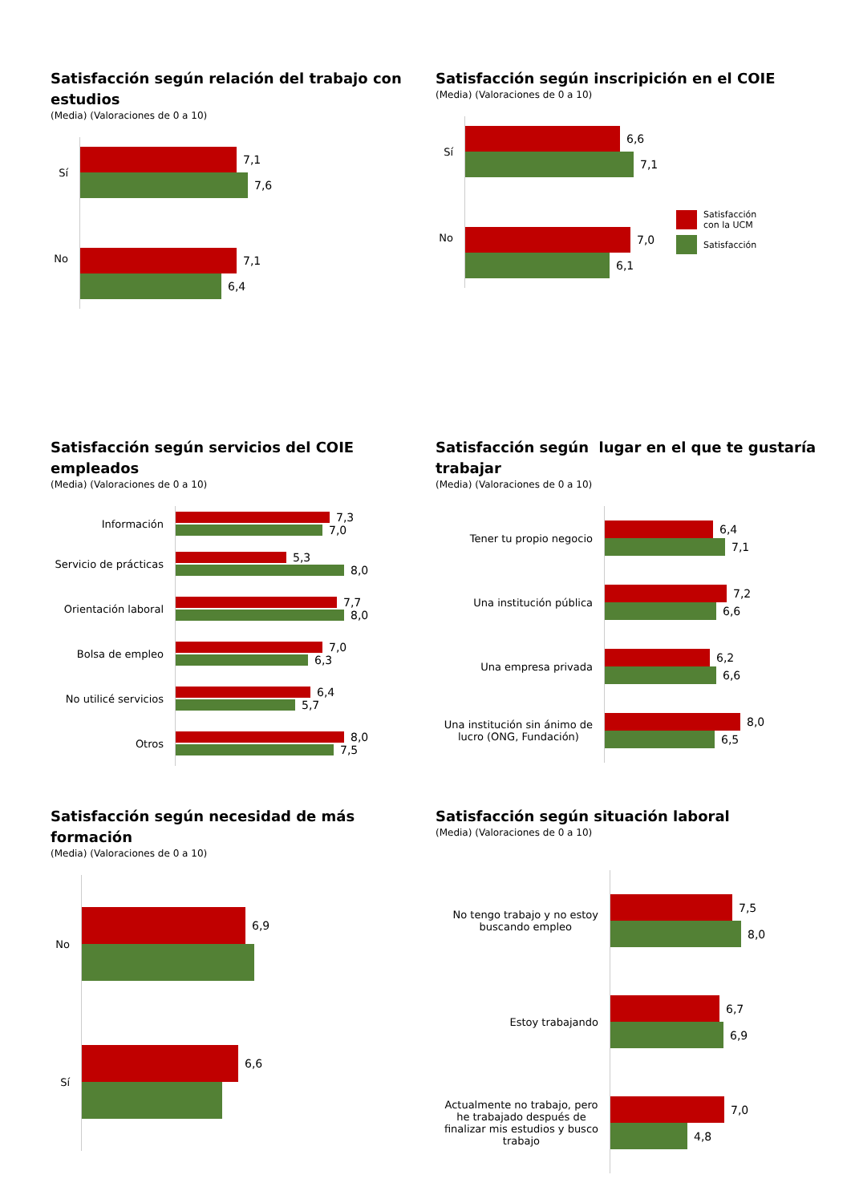Satisfacción según relación del trabajo con estudios
(Media) (Valoraciones de 0 a 10)
Sí
7,1
7,6
No
7,1
6,4
Satisfacción según inscripición en el COIE
(Media) (Valoraciones de 0 a 10)
Sí
6,6
7,1
No
7,0
6,1
Satisfacción
con la UCM
Satisfacción
Satisfacción según servicios del COIE empleados
(Media) (Valoraciones de 0 a 10)
Información
7,3
7,0
Servicio de prácticas
5,3
8,0
Orientación laboral
7,7
8,0
Bolsa de empleo
7,0
6,3
No utilicé servicios
6,4
5,7
Otros
8,0
7,5
Satisfacción según lugar en el que te gustaría trabajar
(Media) (Valoraciones de 0 a 10)
Tener tu propio negocio
6,4
7,1
Una institución pública
7,2
6,6
Una empresa privada
6,2
6,6
Una institución sin ánimo de
lucro (ONG, Fundación)
8,0
6,5
Satisfacción según necesidad de más formación
(Media) (Valoraciones de 0 a 10)
No
6,9
Sí
6,6
Satisfacción según situación laboral
(Media) (Valoraciones de 0 a 10)
No tengo trabajo y no estoy
buscando empleo
7,5
8,0
Estoy trabajando
6,7
6,9
Actualmente no trabajo, pero
he trabajado después de
finalizar mis estudios y busco
trabajo
7,0
4,8